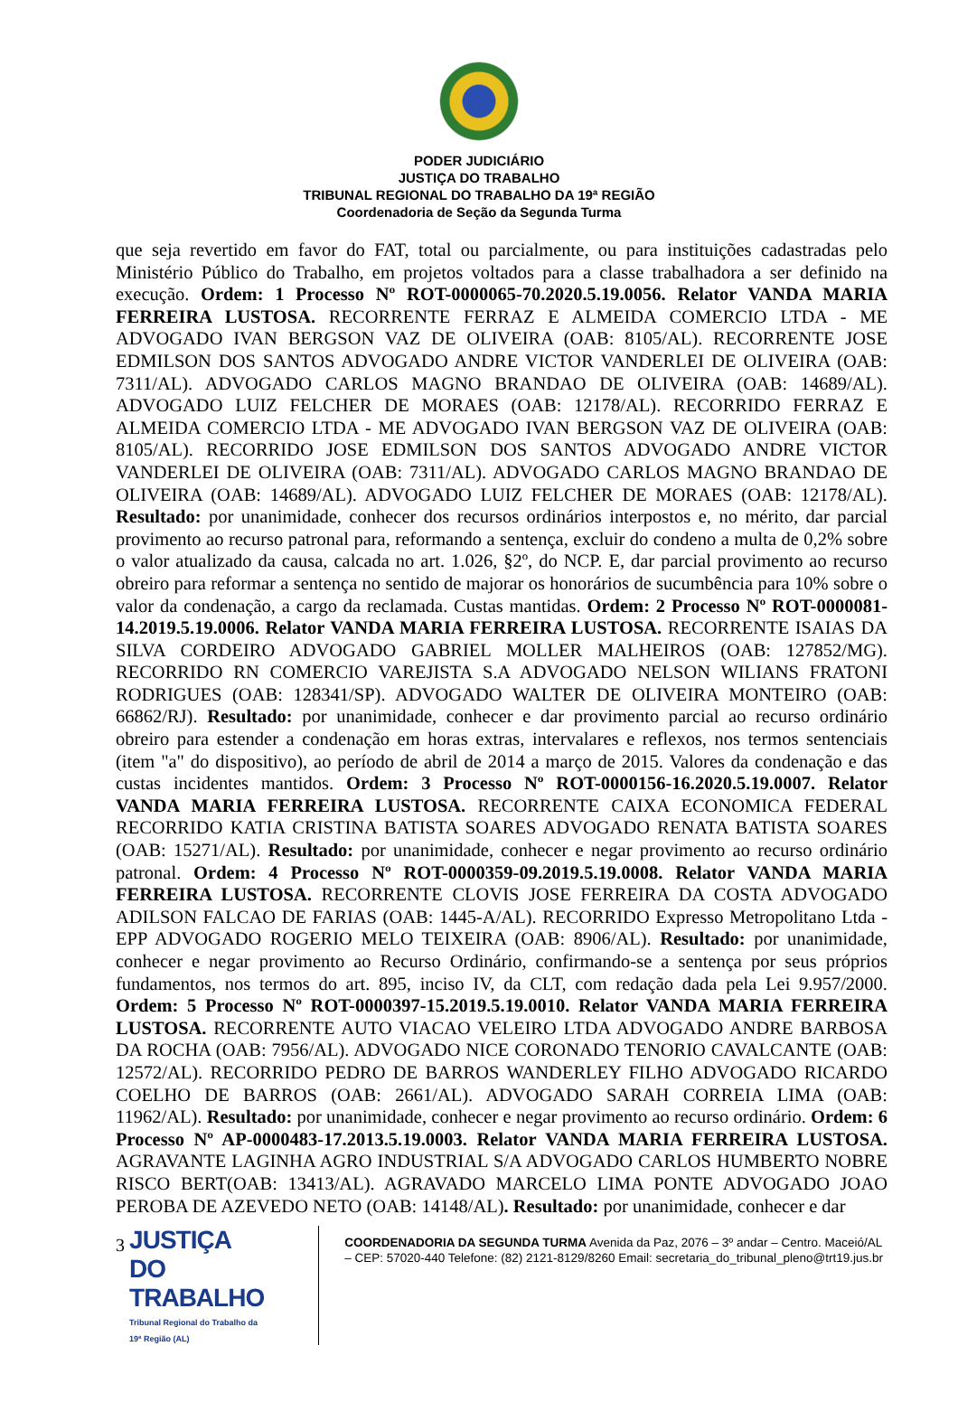PODER JUDICIÁRIO
JUSTIÇA DO TRABALHO
TRIBUNAL REGIONAL DO TRABALHO DA 19ª REGIÃO
Coordenadoria de Seção da Segunda Turma
que seja revertido em favor do FAT, total ou parcialmente, ou para instituições cadastradas pelo Ministério Público do Trabalho, em projetos voltados para a classe trabalhadora a ser definido na execução. Ordem: 1 Processo Nº ROT-0000065-70.2020.5.19.0056. Relator VANDA MARIA FERREIRA LUSTOSA. RECORRENTE FERRAZ E ALMEIDA COMERCIO LTDA - ME ADVOGADO IVAN BERGSON VAZ DE OLIVEIRA (OAB: 8105/AL). RECORRENTE JOSE EDMILSON DOS SANTOS ADVOGADO ANDRE VICTOR VANDERLEI DE OLIVEIRA (OAB: 7311/AL). ADVOGADO CARLOS MAGNO BRANDAO DE OLIVEIRA (OAB: 14689/AL). ADVOGADO LUIZ FELCHER DE MORAES (OAB: 12178/AL). RECORRIDO FERRAZ E ALMEIDA COMERCIO LTDA - ME ADVOGADO IVAN BERGSON VAZ DE OLIVEIRA (OAB: 8105/AL). RECORRIDO JOSE EDMILSON DOS SANTOS ADVOGADO ANDRE VICTOR VANDERLEI DE OLIVEIRA (OAB: 7311/AL). ADVOGADO CARLOS MAGNO BRANDAO DE OLIVEIRA (OAB: 14689/AL). ADVOGADO LUIZ FELCHER DE MORAES (OAB: 12178/AL). Resultado: por unanimidade, conhecer dos recursos ordinários interpostos e, no mérito, dar parcial provimento ao recurso patronal para, reformando a sentença, excluir do condeno a multa de 0,2% sobre o valor atualizado da causa, calcada no art. 1.026, §2º, do NCP. E, dar parcial provimento ao recurso obreiro para reformar a sentença no sentido de majorar os honorários de sucumbência para 10% sobre o valor da condenação, a cargo da reclamada. Custas mantidas. Ordem: 2 Processo Nº ROT-0000081-14.2019.5.19.0006. Relator VANDA MARIA FERREIRA LUSTOSA. RECORRENTE ISAIAS DA SILVA CORDEIRO ADVOGADO GABRIEL MOLLER MALHEIROS (OAB: 127852/MG). RECORRIDO RN COMERCIO VAREJISTA S.A ADVOGADO NELSON WILIANS FRATONI RODRIGUES (OAB: 128341/SP). ADVOGADO WALTER DE OLIVEIRA MONTEIRO (OAB: 66862/RJ). Resultado: por unanimidade, conhecer e dar provimento parcial ao recurso ordinário obreiro para estender a condenação em horas extras, intervalares e reflexos, nos termos sentenciais (item "a" do dispositivo), ao período de abril de 2014 a março de 2015. Valores da condenação e das custas incidentes mantidos. Ordem: 3 Processo Nº ROT-0000156-16.2020.5.19.0007. Relator VANDA MARIA FERREIRA LUSTOSA. RECORRENTE CAIXA ECONOMICA FEDERAL RECORRIDO KATIA CRISTINA BATISTA SOARES ADVOGADO RENATA BATISTA SOARES (OAB: 15271/AL). Resultado: por unanimidade, conhecer e negar provimento ao recurso ordinário patronal. Ordem: 4 Processo Nº ROT-0000359-09.2019.5.19.0008. Relator VANDA MARIA FERREIRA LUSTOSA. RECORRENTE CLOVIS JOSE FERREIRA DA COSTA ADVOGADO ADILSON FALCAO DE FARIAS (OAB: 1445-A/AL). RECORRIDO Expresso Metropolitano Ltda - EPP ADVOGADO ROGERIO MELO TEIXEIRA (OAB: 8906/AL). Resultado: por unanimidade, conhecer e negar provimento ao Recurso Ordinário, confirmando-se a sentença por seus próprios fundamentos, nos termos do art. 895, inciso IV, da CLT, com redação dada pela Lei 9.957/2000. Ordem: 5 Processo Nº ROT-0000397-15.2019.5.19.0010. Relator VANDA MARIA FERREIRA LUSTOSA. RECORRENTE AUTO VIACAO VELEIRO LTDA ADVOGADO ANDRE BARBOSA DA ROCHA (OAB: 7956/AL). ADVOGADO NICE CORONADO TENORIO CAVALCANTE (OAB: 12572/AL). RECORRIDO PEDRO DE BARROS WANDERLEY FILHO ADVOGADO RICARDO COELHO DE BARROS (OAB: 2661/AL). ADVOGADO SARAH CORREIA LIMA (OAB: 11962/AL). Resultado: por unanimidade, conhecer e negar provimento ao recurso ordinário. Ordem: 6 Processo Nº AP-0000483-17.2013.5.19.0003. Relator VANDA MARIA FERREIRA LUSTOSA. AGRAVANTE LAGINHA AGRO INDUSTRIAL S/A ADVOGADO CARLOS HUMBERTO NOBRE RISCO BERT(OAB: 13413/AL). AGRAVADO MARCELO LIMA PONTE ADVOGADO JOAO PEROBA DE AZEVEDO NETO (OAB: 14148/AL). Resultado: por unanimidade, conhecer e dar
3
JUSTIÇA DO TRABALHO
Tribunal Regional do Trabalho da 19ª Região (AL)
COORDENADORIA DA SEGUNDA TURMA Avenida da Paz, 2076 – 3º andar – Centro. Maceió/AL – CEP: 57020-440 Telefone: (82) 2121-8129/8260 Email: secretaria_do_tribunal_pleno@trt19.jus.br